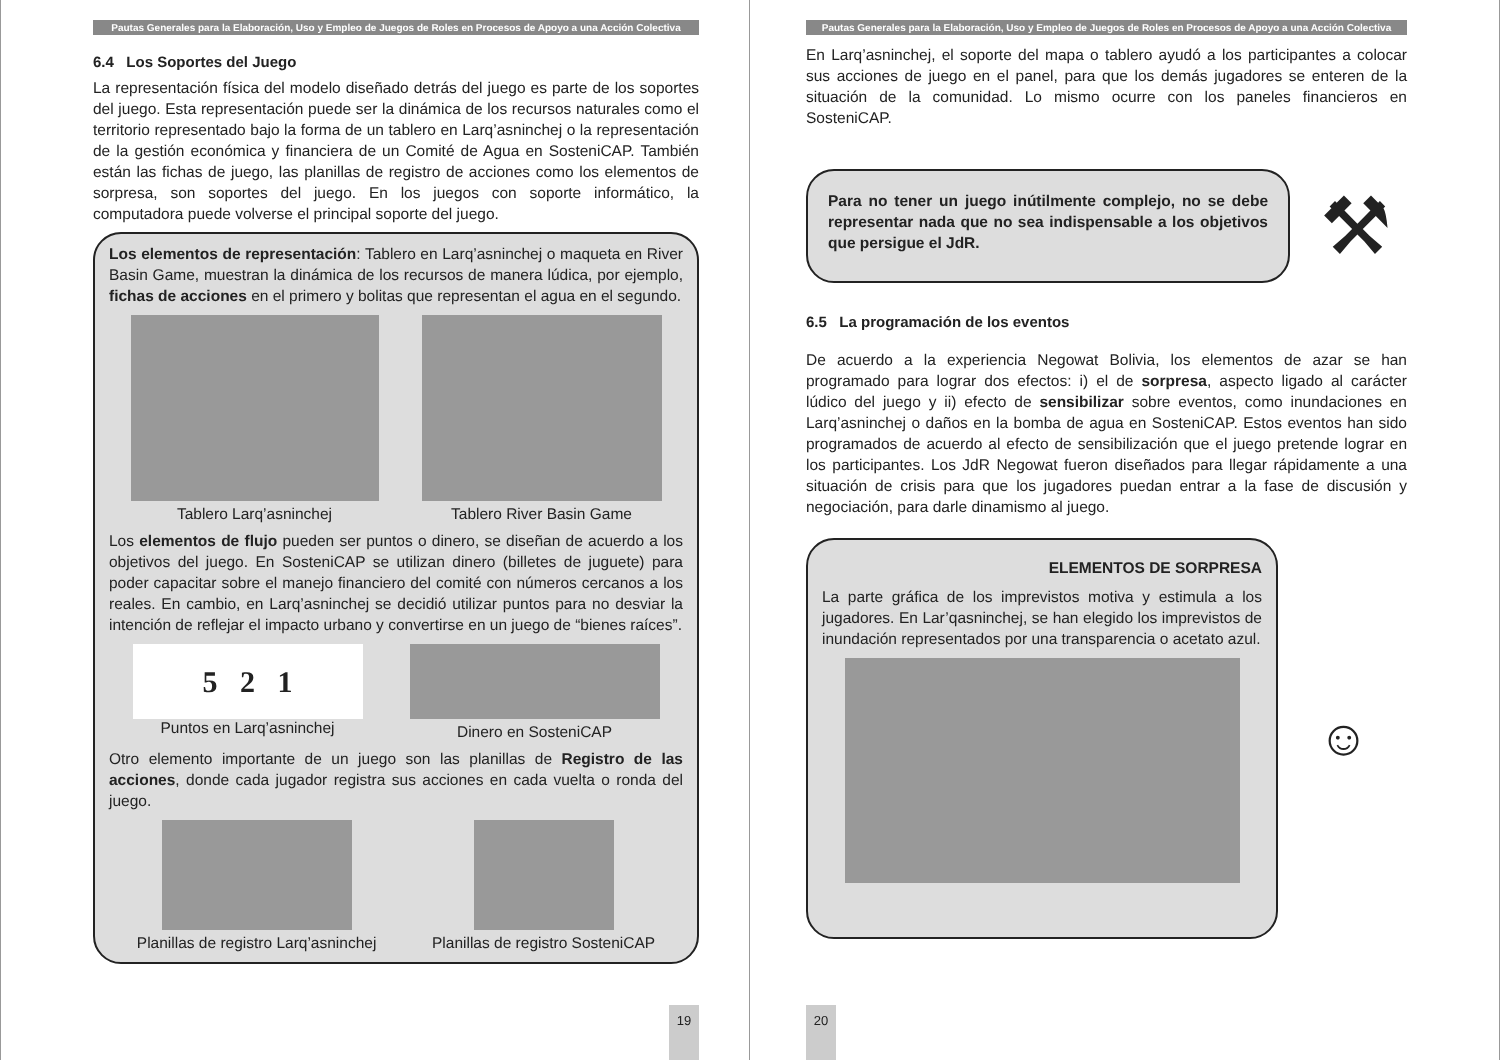Pautas Generales para la Elaboración, Uso y Empleo de Juegos de Roles en Procesos de Apoyo a una Acción Colectiva
6.4 Los Soportes del Juego
La representación física del modelo diseñado detrás del juego es parte de los soportes del juego. Esta representación puede ser la dinámica de los recursos naturales como el territorio representado bajo la forma de un tablero en Larq’asninchej o la representación de la gestión económica y financiera de un Comité de Agua en SosteniCAP. También están las fichas de juego, las planillas de registro de acciones como los elementos de sorpresa, son soportes del juego. En los juegos con soporte informático, la computadora puede volverse el principal soporte del juego.
Los elementos de representación: Tablero en Larq’asninchej o maqueta en River Basin Game, muestran la dinámica de los recursos de manera lúdica, por ejemplo, fichas de acciones en el primero y bolitas que representan el agua en el segundo.
Tablero Larq’asninchej
Tablero River Basin Game
Los elementos de flujo pueden ser puntos o dinero, se diseñan de acuerdo a los objetivos del juego. En SosteniCAP se utilizan dinero (billetes de juguete) para poder capacitar sobre el manejo financiero del comité con números cercanos a los reales. En cambio, en Larq’asninchej se decidió utilizar puntos para no desviar la intención de reflejar el impacto urbano y convertirse en un juego de “bienes raíces”.
5 2 1
Puntos en Larq’asninchej
Dinero en SosteniCAP
Otro elemento importante de un juego son las planillas de Registro de las acciones, donde cada jugador registra sus acciones en cada vuelta o ronda del juego.
Planillas de registro Larq’asninchej
Planillas de registro SosteniCAP
19
Pautas Generales para la Elaboración, Uso y Empleo de Juegos de Roles en Procesos de Apoyo a una Acción Colectiva
En Larq’asninchej, el soporte del mapa o tablero ayudó a los participantes a colocar sus acciones de juego en el panel, para que los demás jugadores se enteren de la situación de la comunidad. Lo mismo ocurre con los paneles financieros en SosteniCAP.
Para no tener un juego inútilmente complejo, no se debe representar nada que no sea indispensable a los objetivos que persigue el JdR.
⚒
6.5 La programación de los eventos
De acuerdo a la experiencia Negowat Bolivia, los elementos de azar se han programado para lograr dos efectos: i) el de sorpresa, aspecto ligado al carácter lúdico del juego y ii) efecto de sensibilizar sobre eventos, como inundaciones en Larq’asninchej o daños en la bomba de agua en SosteniCAP. Estos eventos han sido programados de acuerdo al efecto de sensibilización que el juego pretende lograr en los participantes. Los JdR Negowat fueron diseñados para llegar rápidamente a una situación de crisis para que los jugadores puedan entrar a la fase de discusión y negociación, para darle dinamismo al juego.
ELEMENTOS DE SORPRESA
La parte gráfica de los imprevistos motiva y estimula a los jugadores. En Lar’qasninchej, se han elegido los imprevistos de inundación representados por una transparencia o acetato azul.
☺
20